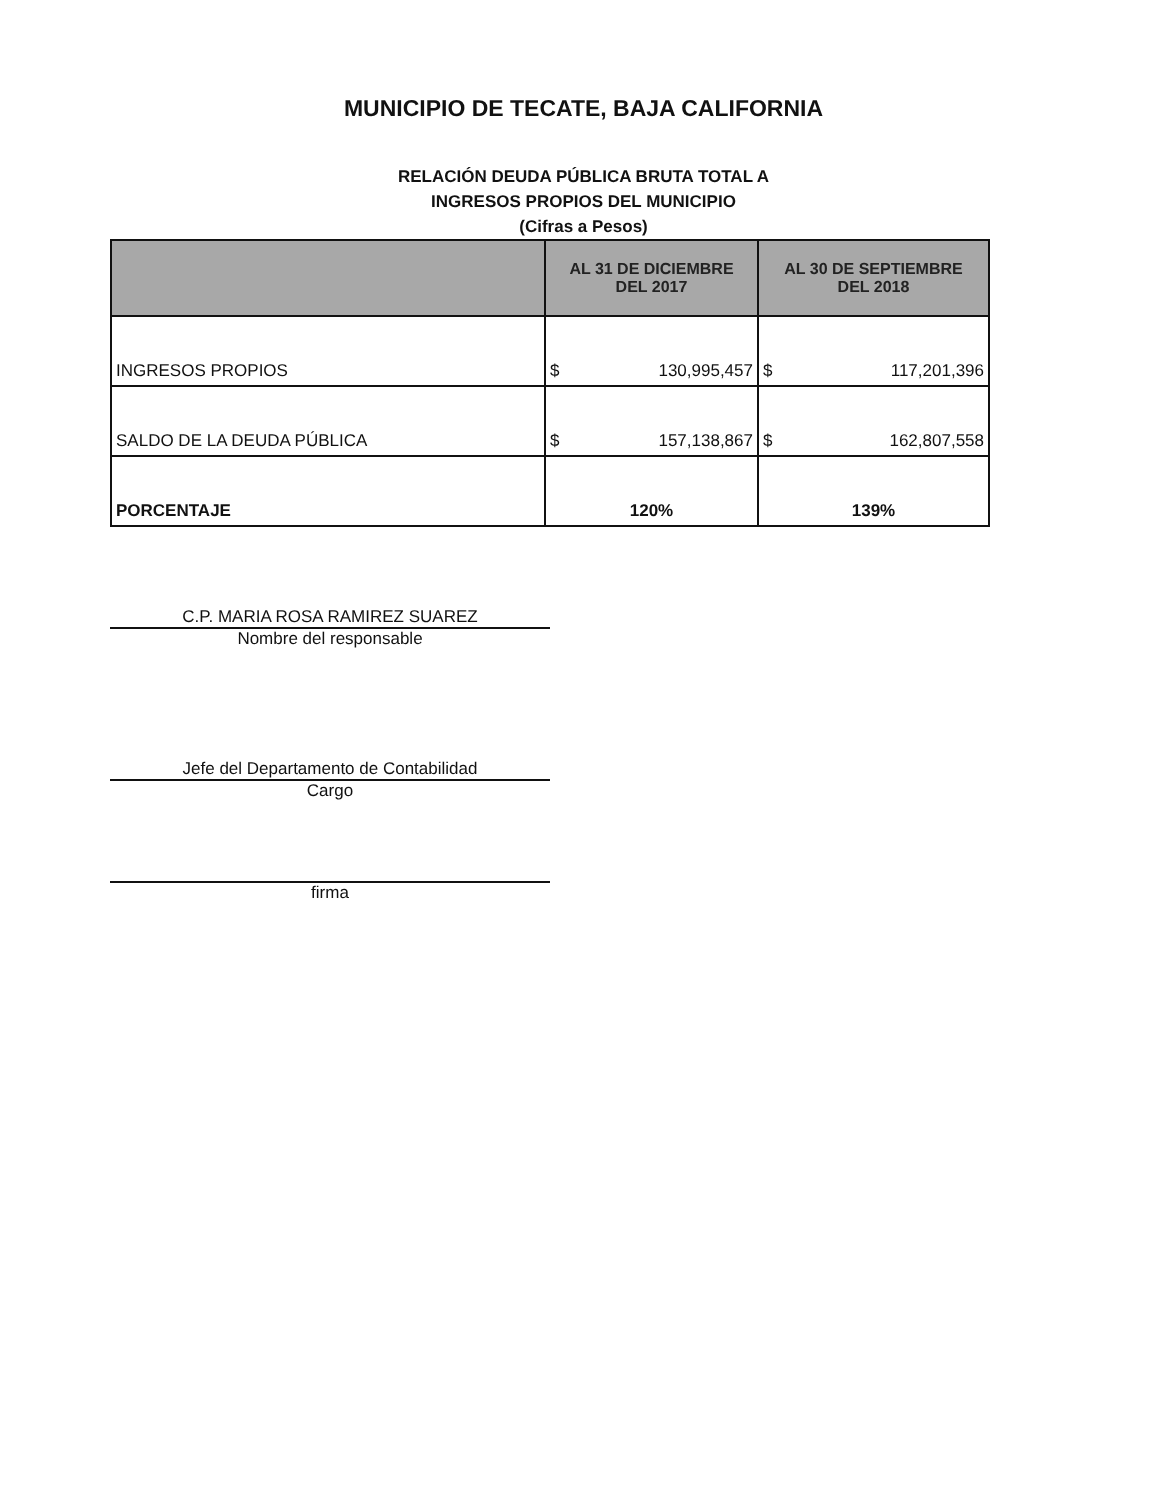MUNICIPIO DE TECATE, BAJA CALIFORNIA
RELACIÓN DEUDA PÚBLICA BRUTA TOTAL A
INGRESOS PROPIOS DEL MUNICIPIO
(Cifras a Pesos)
| | AL 31 DE DICIEMBRE DEL 2017 | AL 30 DE SEPTIEMBRE DEL 2018 |
| --- | --- | --- |
| INGRESOS PROPIOS | $ 130,995,457 | $ 117,201,396 |
| SALDO DE LA DEUDA PÚBLICA | $ 157,138,867 | $ 162,807,558 |
| PORCENTAJE | 120% | 139% |
C.P. MARIA ROSA RAMIREZ SUAREZ
Nombre del responsable
Jefe del Departamento de Contabilidad
Cargo
firma